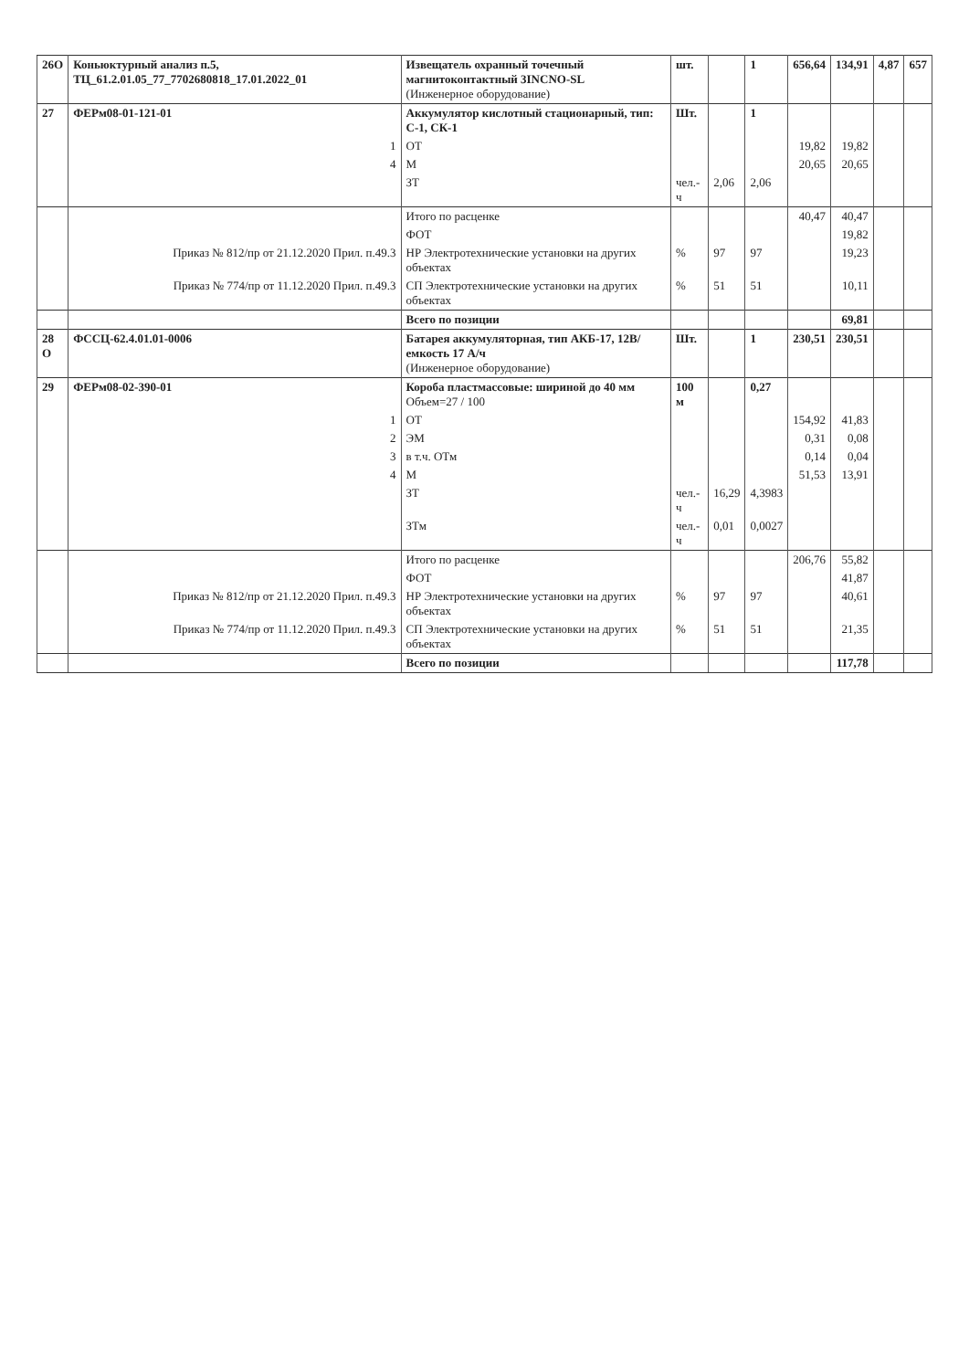| 26О | Коньюктурный анализ п.5, ТЦ_61.2.01.05_77_7702680818_17.01.2022_01 | Извещатель охранный точечный магнитоконтактный 3INCNO-SL (Инженерное оборудование) | шт. | | 1 | 656,64 | 134,91 | 4,87 | 657 |
| 27 | ФЕРм08-01-121-01 | Аккумулятор кислотный стационарный, тип: С-1, СК-1 | Шт. | | 1 | | | | |
| | 1 | ОТ | | | | 19,82 | 19,82 | | |
| | 4 | М | | | | 20,65 | 20,65 | | |
| | | ЗТ | чел.-ч | 2,06 | 2,06 | | | | |
| | | Итого по расценке | | | | 40,47 | 40,47 | | |
| | | ФОТ | | | | | 19,82 | | |
| | Приказ № 812/пр от 21.12.2020 Прил. п.49.3 | НР Электротехнические установки на других объектах | % | 97 | 97 | | 19,23 | | |
| | Приказ № 774/пр от 11.12.2020 Прил. п.49.3 | СП Электротехнические установки на других объектах | % | 51 | 51 | | 10,11 | | |
| | | Всего по позиции | | | | | 69,81 | | |
| 28 О | ФССЦ-62.4.01.01-0006 | Батарея аккумуляторная, тип АКБ-17, 12В/ емкость 17 А/ч (Инженерное оборудование) | Шт. | | 1 | 230,51 | 230,51 | | |
| 29 | ФЕРм08-02-390-01 | Короба пластмассовые: шириной до 40 мм Объем=27 / 100 | 100 м | | 0,27 | | | | |
| | 1 | ОТ | | | | 154,92 | 41,83 | | |
| | 2 | ЭМ | | | | 0,31 | 0,08 | | |
| | 3 | в т.ч. ОТм | | | | 0,14 | 0,04 | | |
| | 4 | М | | | | 51,53 | 13,91 | | |
| | | ЗТ | чел.-ч | 16,29 | 4,3983 | | | | |
| | | ЗТм | чел.-ч | 0,01 | 0,0027 | | | | |
| | | Итого по расценке | | | | 206,76 | 55,82 | | |
| | | ФОТ | | | | | 41,87 | | |
| | Приказ № 812/пр от 21.12.2020 Прил. п.49.3 | НР Электротехнические установки на других объектах | % | 97 | 97 | | 40,61 | | |
| | Приказ № 774/пр от 11.12.2020 Прил. п.49.3 | СП Электротехнические установки на других объектах | % | 51 | 51 | | 21,35 | | |
| | | Всего по позиции | | | | | 117,78 | | |